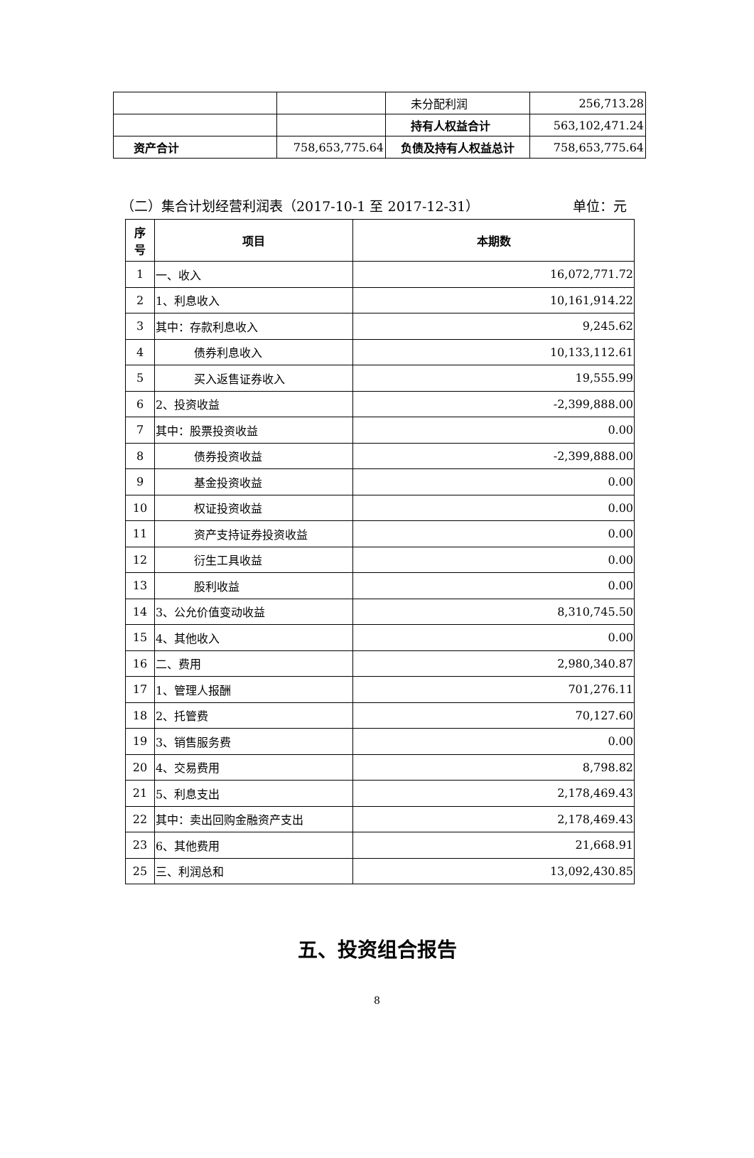| | | 未分配利润 | 256,713.28 |
| | | 持有人权益合计 | 563,102,471.24 |
| 资产合计 | 758,653,775.64 | 负债及持有人权益总计 | 758,653,775.64 |
（二）集合计划经营利润表（2017-10-1 至 2017-12-31） 单位：元
| 序 号 | 项目 | 本期数 |
| --- | --- | --- |
| 1 | 一、收入 | 16,072,771.72 |
| 2 | 1、利息收入 | 10,161,914.22 |
| 3 | 其中：存款利息收入 | 9,245.62 |
| 4 | 债券利息收入 | 10,133,112.61 |
| 5 | 买入返售证券收入 | 19,555.99 |
| 6 | 2、投资收益 | -2,399,888.00 |
| 7 | 其中：股票投资收益 | 0.00 |
| 8 | 债券投资收益 | -2,399,888.00 |
| 9 | 基金投资收益 | 0.00 |
| 10 | 权证投资收益 | 0.00 |
| 11 | 资产支持证券投资收益 | 0.00 |
| 12 | 衍生工具收益 | 0.00 |
| 13 | 股利收益 | 0.00 |
| 14 | 3、公允价值变动收益 | 8,310,745.50 |
| 15 | 4、其他收入 | 0.00 |
| 16 | 二、费用 | 2,980,340.87 |
| 17 | 1、管理人报酬 | 701,276.11 |
| 18 | 2、托管费 | 70,127.60 |
| 19 | 3、销售服务费 | 0.00 |
| 20 | 4、交易费用 | 8,798.82 |
| 21 | 5、利息支出 | 2,178,469.43 |
| 22 | 其中：卖出回购金融资产支出 | 2,178,469.43 |
| 23 | 6、其他费用 | 21,668.91 |
| 25 | 三、利润总和 | 13,092,430.85 |
五、投资组合报告
8